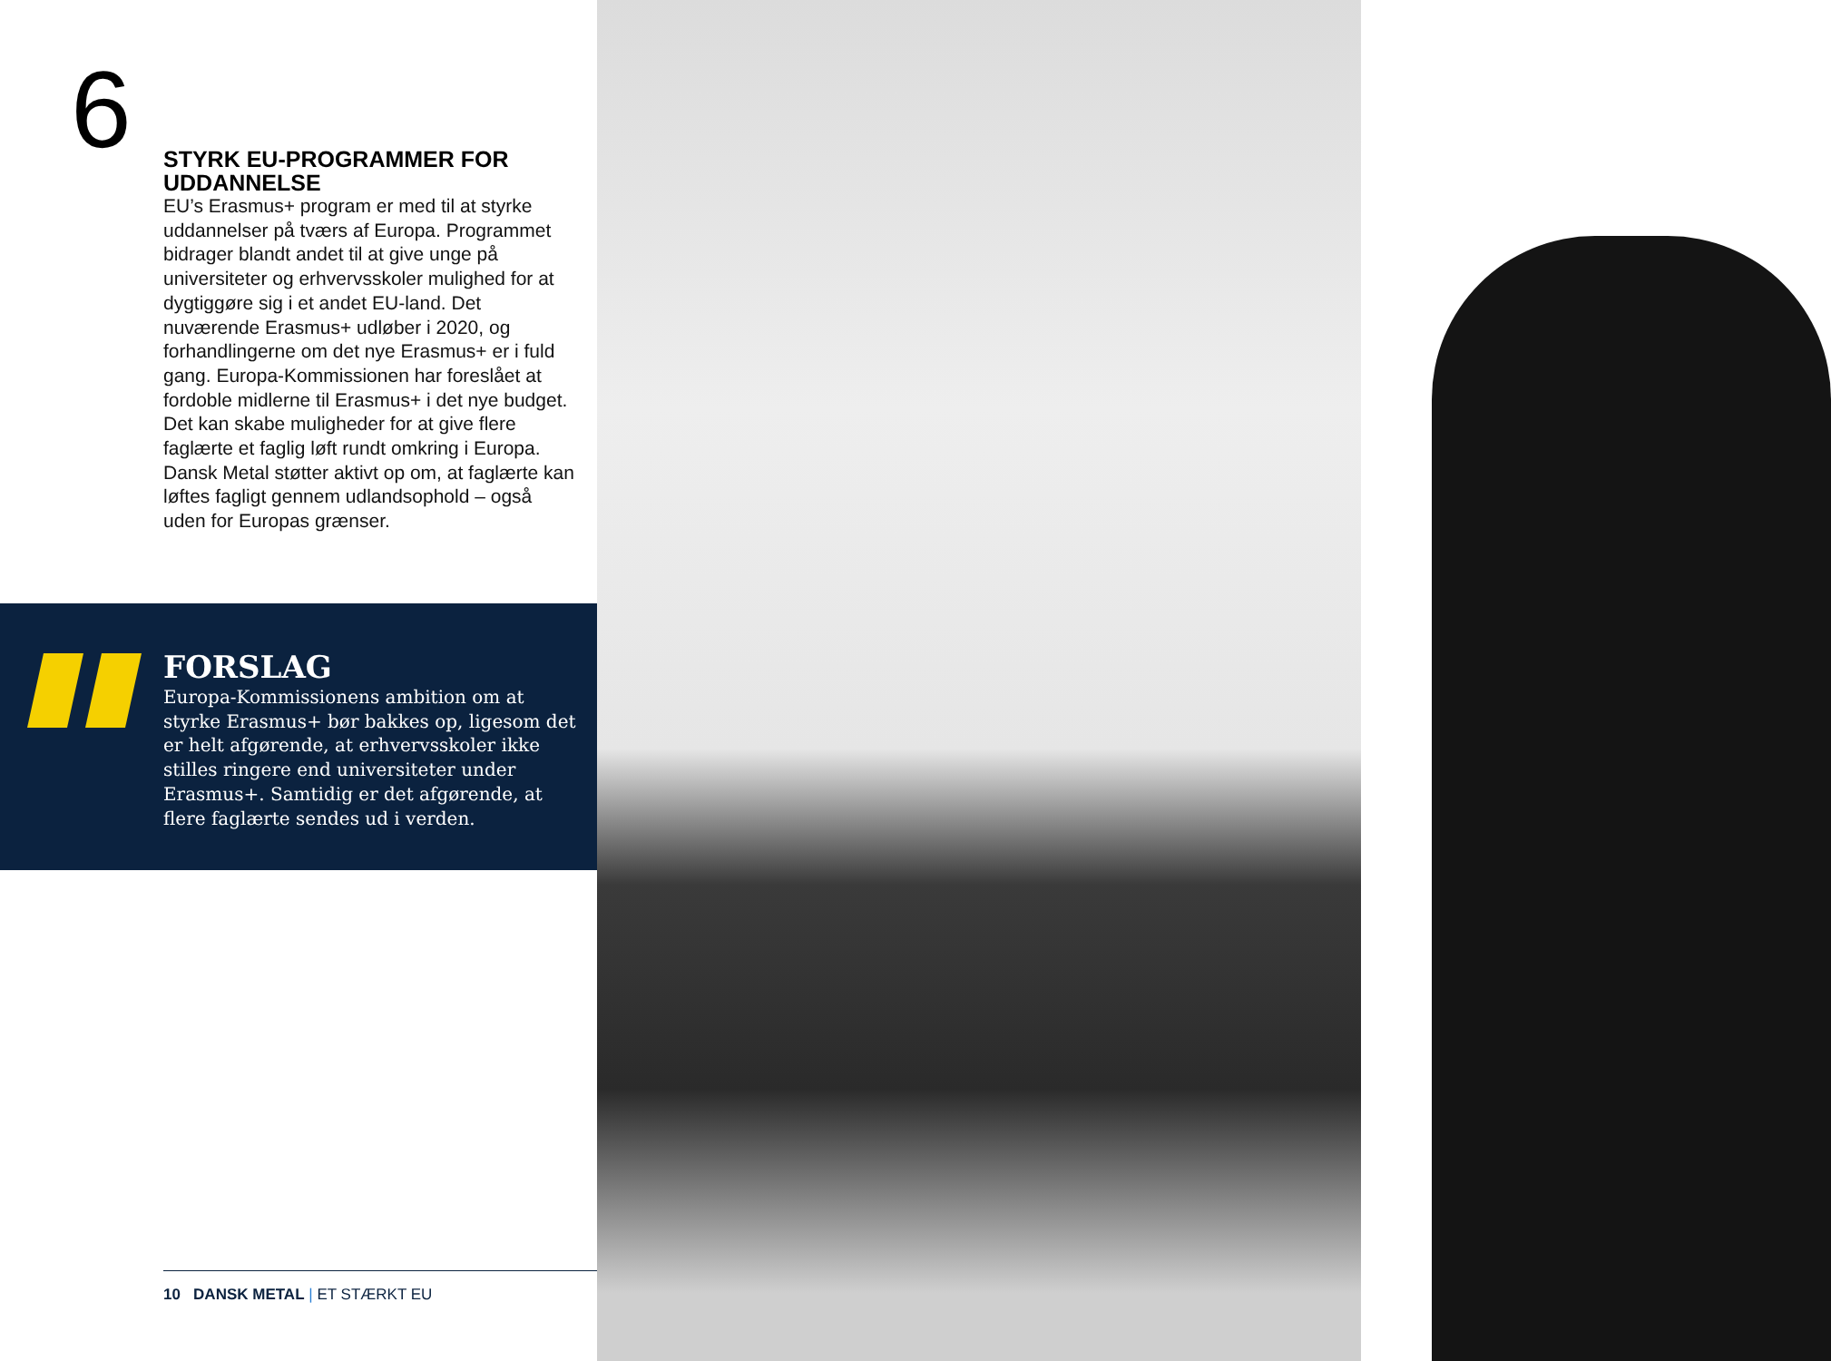6
STYRK EU-PROGRAMMER FOR UDDANNELSE
EU’s Erasmus+ program er med til at styrke uddannelser på tværs af Europa. Program­met bidrager blandt andet til at give unge på universiteter og erhvervsskoler mulighed for at dygtiggøre sig i et andet EU-land. Det nuværende Erasmus+ udløber i 2020, og forhandlingerne om det nye Erasmus+ er i fuld gang. Europa-Kommissionen har foreslået at fordoble midlerne til Erasmus+ i det nye budget. Det kan skabe muligheder for at give flere faglærte et faglig løft rundt omkring i Europa. Dansk Metal støtter aktivt op om, at faglærte kan løftes fagligt gennem udlandsophold – også uden for Europas grænser.
FORSLAG
Europa-Kommissionens ambition om at styrke Erasmus+ bør bakkes op, ligesom det er helt afgørende, at erhvervsskoler ikke stilles ringere end universiteter un­der Erasmus+. Samtidig er det afgørende, at flere faglærte sendes ud i verden.
10 DANSK METAL | ET STÆRKT EU